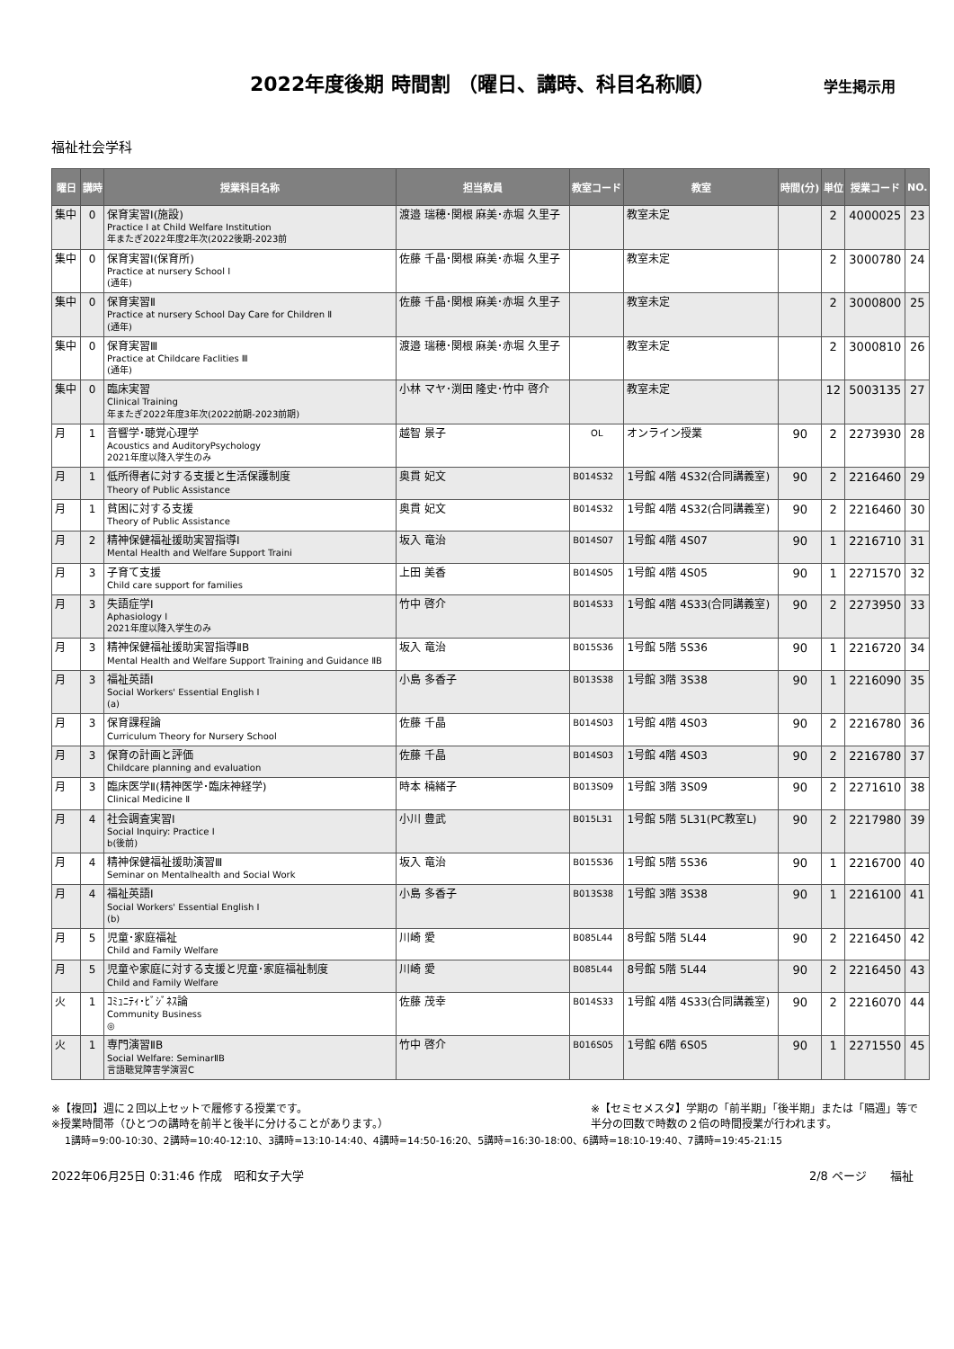2022年度後期 時間割 （曜日、講時、科目名称順）
学生掲示用
福祉社会学科
| 曜日 | 講時 | 授業科目名称 | 担当教員 | 教室コード | 教室 | 時間(分) | 単位 | 授業コード | NO. |
| --- | --- | --- | --- | --- | --- | --- | --- | --- | --- |
| 集中 | 0 | 保育実習Ⅰ(施設) Practice Ⅰ at Child Welfare Institution 年またぎ2022年度2年次(2022後期-2023前 | 渡邉 瑞穂･関根 麻美･赤堀 久里子 | | 教室未定 | | 2 | 4000025 | 23 |
| 集中 | 0 | 保育実習Ⅰ(保育所) Practice at nursery School Ⅰ (通年) | 佐藤 千晶･関根 麻美･赤堀 久里子 | | 教室未定 | | 2 | 3000780 | 24 |
| 集中 | 0 | 保育実習Ⅱ Practice at nursery School Day Care for Children Ⅱ (通年) | 佐藤 千晶･関根 麻美･赤堀 久里子 | | 教室未定 | | 2 | 3000800 | 25 |
| 集中 | 0 | 保育実習Ⅲ Practice at Childcare Faclities Ⅲ (通年) | 渡邉 瑞穂･関根 麻美･赤堀 久里子 | | 教室未定 | | 2 | 3000810 | 26 |
| 集中 | 0 | 臨床実習 Clinical Training 年またぎ2022年度3年次(2022前期-2023前期) | 小林 マヤ･渕田 隆史･竹中 啓介 | | 教室未定 | | 12 | 5003135 | 27 |
| 月 | 1 | 音響学･聴覚心理学 Acoustics and AuditoryPsychology 2021年度以降入学生のみ | 越智 景子 | OL | オンライン授業 | 90 | 2 | 2273930 | 28 |
| 月 | 1 | 低所得者に対する支援と生活保護制度 Theory of Public Assistance | 奥貫 妃文 | B014S32 | 1号館 4階 4S32(合同講義室) | 90 | 2 | 2216460 | 29 |
| 月 | 1 | 貧困に対する支援 Theory of Public Assistance | 奥貫 妃文 | B014S32 | 1号館 4階 4S32(合同講義室) | 90 | 2 | 2216460 | 30 |
| 月 | 2 | 精神保健福祉援助実習指導Ⅰ Mental Health and Welfare Support Traini | 坂入 竜治 | B014S07 | 1号館 4階 4S07 | 90 | 1 | 2216710 | 31 |
| 月 | 3 | 子育て支援 Child care support for families | 上田 美香 | B014S05 | 1号館 4階 4S05 | 90 | 1 | 2271570 | 32 |
| 月 | 3 | 失語症学Ⅰ Aphasiology Ⅰ 2021年度以降入学生のみ | 竹中 啓介 | B014S33 | 1号館 4階 4S33(合同講義室) | 90 | 2 | 2273950 | 33 |
| 月 | 3 | 精神保健福祉援助実習指導ⅡB Mental Health and Welfare Support Training and Guidance ⅡB | 坂入 竜治 | B015S36 | 1号館 5階 5S36 | 90 | 1 | 2216720 | 34 |
| 月 | 3 | 福祉英語Ⅰ Social Workers' Essential English Ⅰ (a) | 小島 多香子 | B013S38 | 1号館 3階 3S38 | 90 | 1 | 2216090 | 35 |
| 月 | 3 | 保育課程論 Curriculum Theory for Nursery School | 佐藤 千晶 | B014S03 | 1号館 4階 4S03 | 90 | 2 | 2216780 | 36 |
| 月 | 3 | 保育の計画と評価 Childcare planning and evaluation | 佐藤 千晶 | B014S03 | 1号館 4階 4S03 | 90 | 2 | 2216780 | 37 |
| 月 | 3 | 臨床医学Ⅱ(精神医学･臨床神経学) Clinical Medicine Ⅱ | 時本 楠緒子 | B013S09 | 1号館 3階 3S09 | 90 | 2 | 2271610 | 38 |
| 月 | 4 | 社会調査実習Ⅰ Social Inquiry: Practice Ⅰ b(後前) | 小川 豊武 | B015L31 | 1号館 5階 5L31(PC教室L) | 90 | 2 | 2217980 | 39 |
| 月 | 4 | 精神保健福祉援助演習Ⅲ Seminar on Mentalhealth and Social Work | 坂入 竜治 | B015S36 | 1号館 5階 5S36 | 90 | 1 | 2216700 | 40 |
| 月 | 4 | 福祉英語Ⅰ Social Workers' Essential English Ⅰ (b) | 小島 多香子 | B013S38 | 1号館 3階 3S38 | 90 | 1 | 2216100 | 41 |
| 月 | 5 | 児童･家庭福祉 Child and Family Welfare | 川崎 愛 | B085L44 | 8号館 5階 5L44 | 90 | 2 | 2216450 | 42 |
| 月 | 5 | 児童や家庭に対する支援と児童･家庭福祉制度 Child and Family Welfare | 川崎 愛 | B085L44 | 8号館 5階 5L44 | 90 | 2 | 2216450 | 43 |
| 火 | 1 | ｺﾐｭﾆﾃｨ･ﾋﾞｼﾞﾈｽ論 Community Business ◎ | 佐藤 茂幸 | B014S33 | 1号館 4階 4S33(合同講義室) | 90 | 2 | 2216070 | 44 |
| 火 | 1 | 専門演習ⅡB Social Welfare: SeminarⅡB 言語聴覚障害学演習C | 竹中 啓介 | B016S05 | 1号館 6階 6S05 | 90 | 1 | 2271550 | 45 |
※【複回】週に２回以上セットで履修する授業です。
※授業時間帯（ひとつの講時を前半と後半に分けることがあります。）
※【セミセメスタ】学期の「前半期」「後半期」または「隔週」等で
半分の回数で時数の２倍の時間授業が行われます。
1講時=9:00-10:30、2講時=10:40-12:10、3講時=13:10-14:40、4講時=14:50-16:20、5講時=16:30-18:00、6講時=18:10-19:40、7講時=19:45-21:15
2022年06月25日 0:31:46 作成　昭和女子大学
2/8 ページ　　福祉